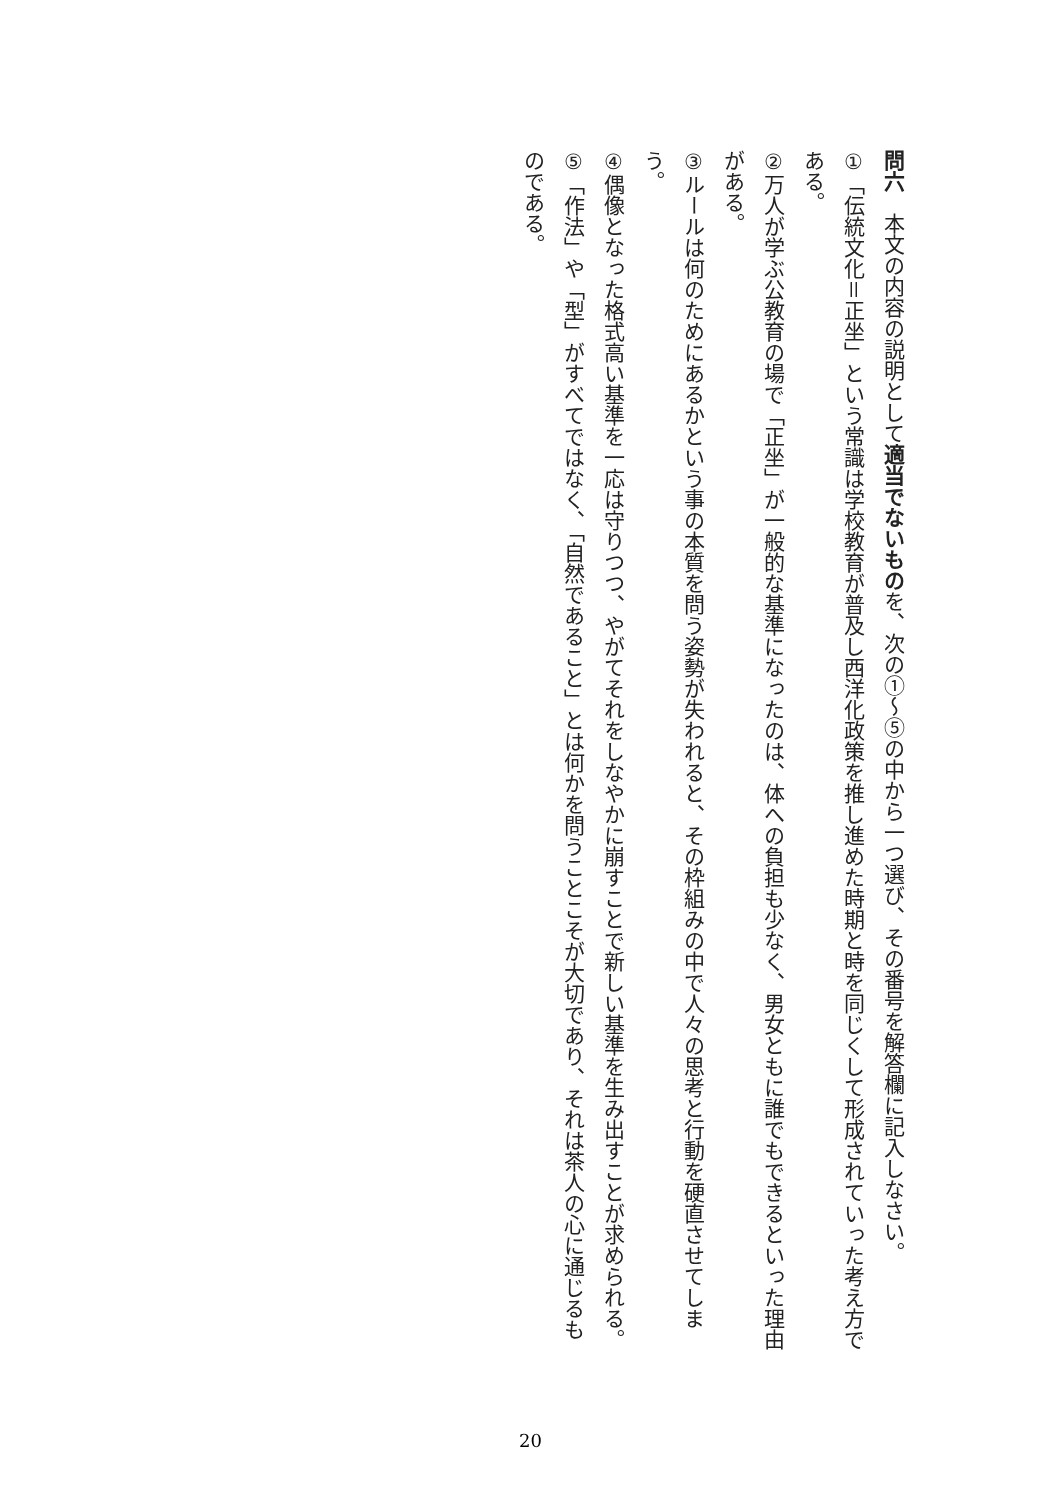問六　本文の内容の説明として適当でないものを、次の①～⑤の中から一つ選び、その番号を解答欄に記入しなさい。
① 「伝統文化＝正坐」という常識は学校教育が普及し西洋化政策を推し進めた時期と時を同じくして形成されていった考え方である。
② 万人が学ぶ公教育の場で「正坐」が一般的な基準になったのは、体への負担も少なく、男女ともに誰でもできるといった理由がある。
③ ルールは何のためにあるかという事の本質を問う姿勢が失われると、その枠組みの中で人々の思考と行動を硬直させてしまう。
④ 偶像となった格式高い基準を一応は守りつつ、やがてそれをしなやかに崩すことで新しい基準を生み出すことが求められる。
⑤ 「作法」や「型」がすべてではなく、「自然であること」とは何かを問うことこそが大切であり、それは茶人の心に通じるものである。
20